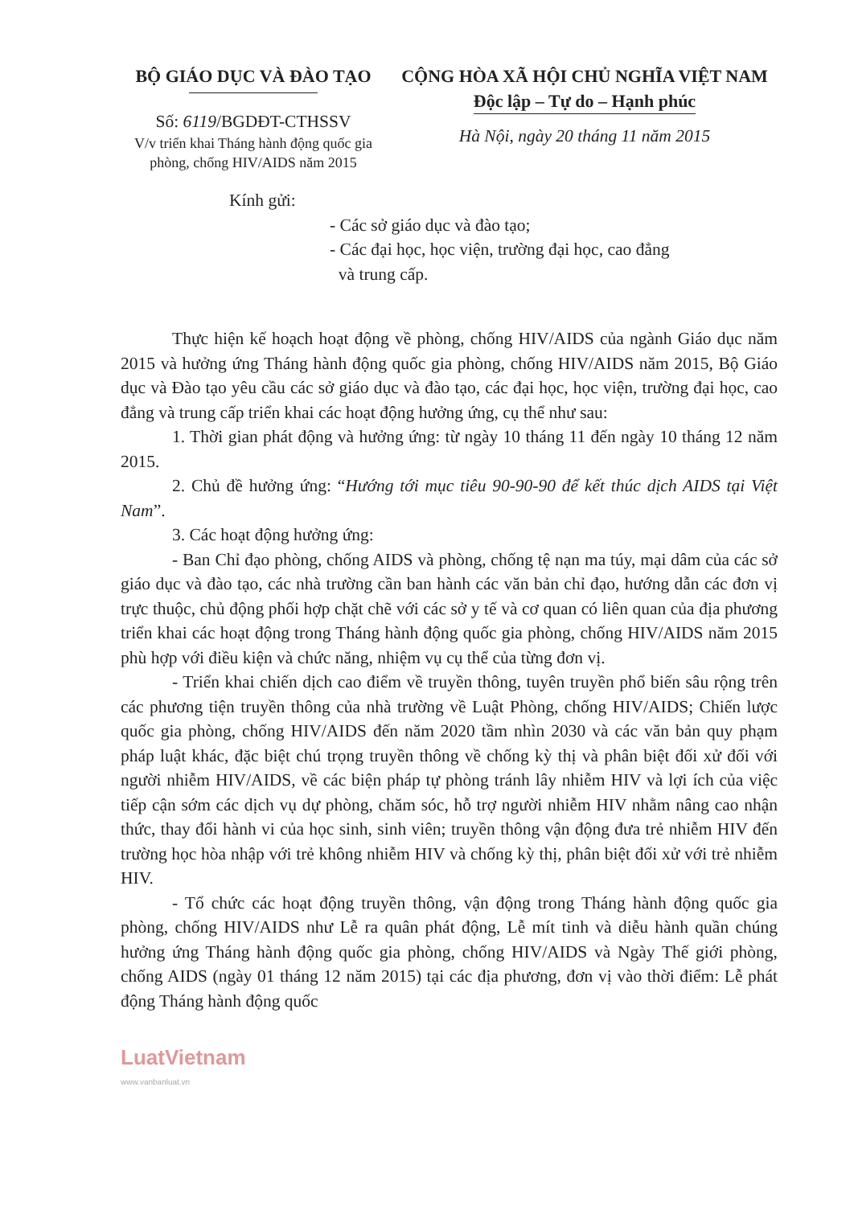BỘ GIÁO DỤC VÀ ĐÀO TẠO
Số: 6119/BGDĐT-CTHSSV
V/v triển khai Tháng hành động quốc gia phòng, chống HIV/AIDS năm 2015
CỘNG HÒA XÃ HỘI CHỦ NGHĨA VIỆT NAM
Độc lập – Tự do – Hạnh phúc
Hà Nội, ngày 20 tháng 11 năm 2015
Kính gửi:
- Các sở giáo dục và đào tạo;
- Các đại học, học viện, trường đại học, cao đẳng
và trung cấp.
Thực hiện kế hoạch hoạt động về phòng, chống HIV/AIDS của ngành Giáo dục năm 2015 và hưởng ứng Tháng hành động quốc gia phòng, chống HIV/AIDS năm 2015, Bộ Giáo dục và Đào tạo yêu cầu các sở giáo dục và đào tạo, các đại học, học viện, trường đại học, cao đẳng và trung cấp triển khai các hoạt động hưởng ứng, cụ thể như sau:
1. Thời gian phát động và hưởng ứng: từ ngày 10 tháng 11 đến ngày 10 tháng 12 năm 2015.
2. Chủ đề hưởng ứng: “Hướng tới mục tiêu 90-90-90 để kết thúc dịch AIDS tại Việt Nam”.
3. Các hoạt động hưởng ứng:
- Ban Chỉ đạo phòng, chống AIDS và phòng, chống tệ nạn ma túy, mại dâm của các sở giáo dục và đào tạo, các nhà trường cần ban hành các văn bản chỉ đạo, hướng dẫn các đơn vị trực thuộc, chủ động phối hợp chặt chẽ với các sở y tế và cơ quan có liên quan của địa phương triển khai các hoạt động trong Tháng hành động quốc gia phòng, chống HIV/AIDS năm 2015 phù hợp với điều kiện và chức năng, nhiệm vụ cụ thể của từng đơn vị.
- Triển khai chiến dịch cao điểm về truyền thông, tuyên truyền phổ biến sâu rộng trên các phương tiện truyền thông của nhà trường về Luật Phòng, chống HIV/AIDS; Chiến lược quốc gia phòng, chống HIV/AIDS đến năm 2020 tầm nhìn 2030 và các văn bản quy phạm pháp luật khác, đặc biệt chú trọng truyền thông về chống kỳ thị và phân biệt đối xử đối với người nhiễm HIV/AIDS, về các biện pháp tự phòng tránh lây nhiễm HIV và lợi ích của việc tiếp cận sớm các dịch vụ dự phòng, chăm sóc, hỗ trợ người nhiễm HIV nhằm nâng cao nhận thức, thay đổi hành vi của học sinh, sinh viên; truyền thông vận động đưa trẻ nhiễm HIV đến trường học hòa nhập với trẻ không nhiễm HIV và chống kỳ thị, phân biệt đối xử với trẻ nhiễm HIV.
- Tổ chức các hoạt động truyền thông, vận động trong Tháng hành động quốc gia phòng, chống HIV/AIDS như Lễ ra quân phát động, Lễ mít tinh và diễu hành quần chúng hưởng ứng Tháng hành động quốc gia phòng, chống HIV/AIDS và Ngày Thế giới phòng, chống AIDS (ngày 01 tháng 12 năm 2015) tại các địa phương, đơn vị vào thời điểm: Lễ phát động Tháng hành động quốc
LuatVietnam
www.vanbanluat.vn